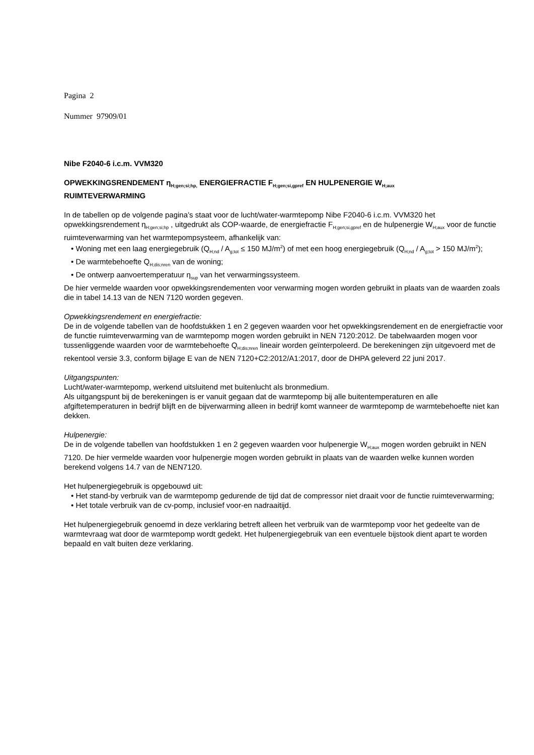Pagina 2
Nummer 97909/01
Nibe F2040-6 i.c.m. VVM320
OPWEKKINGSRENDEMENT η<sub>H;gen;si;hp,</sub> ENERGIEFRACTIE F<sub>H;gen;si,gpref</sub> EN HULPENERGIE W<sub>H;aux</sub>
RUIMTEVERWARMING
In de tabellen op de volgende pagina’s staat voor de lucht/water-warmtepomp Nibe F2040-6 i.c.m. VVM320 het opwekkingsrendement η<sub>H;gen;si;hp</sub> , uitgedrukt als COP-waarde, de energiefractie F<sub>H;gen;si,gpref</sub> en de hulpenergie W<sub>H;aux</sub> voor de functie ruimteverwarming van het warmtepompsysteem, afhankelijk van:
• Woning met een laag energiegebruik (Q<sub>H;nd</sub> / A<sub>g;tot</sub> ≤ 150 MJ/m<sup>2</sup>) of met een hoog energiegebruik (Q<sub>H;nd</sub> / A<sub>g;tot</sub> > 150 MJ/m<sup>2</sup>);
• De warmtebehoefte Q<sub>H;dis;nren</sub> van de woning;
• De ontwerp aanvoertemperatuur η<sub>sup</sub> van het verwarmingssysteem.
De hier vermelde waarden voor opwekkingsrendementen voor verwarming mogen worden gebruikt in plaats van de waarden zoals die in tabel 14.13 van de NEN 7120 worden gegeven.
Opwekkingsrendement en energiefractie:
De in de volgende tabellen van de hoofdstukken 1 en 2 gegeven waarden voor het opwekkingsrendement en de energiefractie voor de functie ruimteverwarming van de warmtepomp mogen worden gebruikt in NEN 7120:2012. De tabelwaarden mogen voor tussenliggende waarden voor de warmtebehoefte Q<sub>H;dis;nren</sub> lineair worden geïnterpoleerd. De berekeningen zijn uitgevoerd met de rekentool versie 3.3, conform bijlage E van de NEN 7120+C2:2012/A1:2017, door de DHPA geleverd 22 juni 2017.
Uitgangspunten:
Lucht/water-warmtepomp, werkend uitsluitend met buitenlucht als bronmedium.
Als uitgangspunt bij de berekeningen is er vanuit gegaan dat de warmtepomp bij alle buitentemperaturen en alle afgiftetemperaturen in bedrijf blijft en de bijverwarming alleen in bedrijf komt wanneer de warmtepomp de warmtebehoefte niet kan dekken.
Hulpenergie:
De in de volgende tabellen van hoofdstukken 1 en 2 gegeven waarden voor hulpenergie W<sub>H;aux</sub> mogen worden gebruikt in NEN 7120. De hier vermelde waarden voor hulpenergie mogen worden gebruikt in plaats van de waarden welke kunnen worden berekend volgens 14.7 van de NEN7120.
Het hulpenergiegebruik is opgebouwd uit:
• Het stand-by verbruik van de warmtepomp gedurende de tijd dat de compressor niet draait voor de functie ruimteverwarming;
• Het totale verbruik van de cv-pomp, inclusief voor-en nadraaitijd.
Het hulpenergiegebruik genoemd in deze verklaring betreft alleen het verbruik van de warmtepomp voor het gedeelte van de warmtevraag wat door de warmtepomp wordt gedekt. Het hulpenergiegebruik van een eventuele bijstook dient apart te worden bepaald en valt buiten deze verklaring.